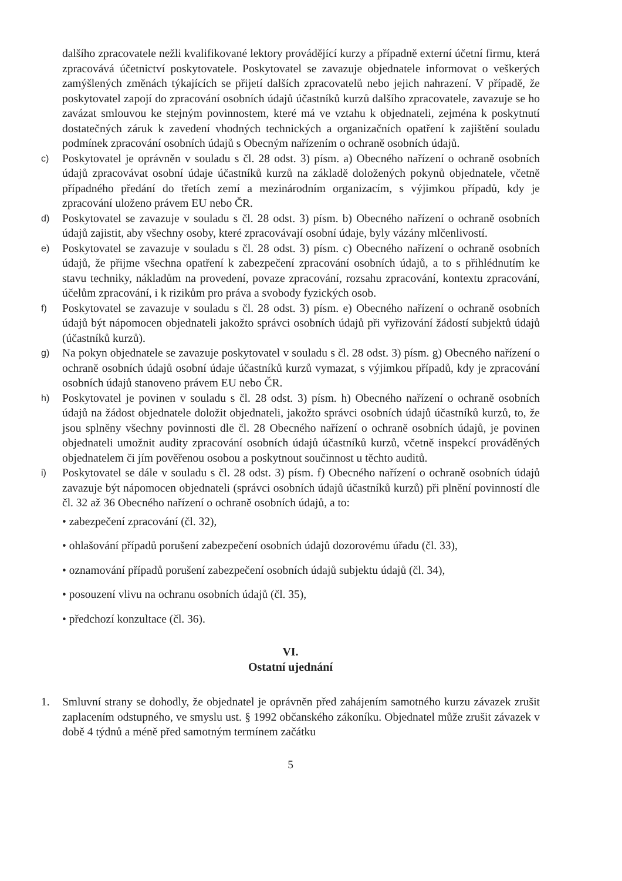dalšího zpracovatele nežli kvalifikované lektory provádějící kurzy a případně externí účetní firmu, která zpracovává účetnictví poskytovatele. Poskytovatel se zavazuje objednatele informovat o veškerých zamýšlených změnách týkajících se přijetí dalších zpracovatelů nebo jejich nahrazení. V případě, že poskytovatel zapojí do zpracování osobních údajů účastníků kurzů dalšího zpracovatele, zavazuje se ho zavázat smlouvou ke stejným povinnostem, které má ve vztahu k objednateli, zejména k poskytnutí dostatečných záruk k zavedení vhodných technických a organizačních opatření k zajištění souladu podmínek zpracování osobních údajů s Obecným nařízením o ochraně osobních údajů.
c)
Poskytovatel je oprávněn v souladu s čl. 28 odst. 3) písm. a) Obecného nařízení o ochraně osobních údajů zpracovávat osobní údaje účastníků kurzů na základě doložených pokynů objednatele, včetně případného předání do třetích zemí a mezinárodním organizacím, s výjimkou případů, kdy je zpracování uloženo právem EU nebo ČR.
d)
Poskytovatel se zavazuje v souladu s čl. 28 odst. 3) písm. b) Obecného nařízení o ochraně osobních údajů zajistit, aby všechny osoby, které zpracovávají osobní údaje, byly vázány mlčenlivostí.
e)
Poskytovatel se zavazuje v souladu s čl. 28 odst. 3) písm. c) Obecného nařízení o ochraně osobních údajů, že přijme všechna opatření k zabezpečení zpracování osobních údajů, a to s přihlédnutím ke stavu techniky, nákladům na provedení, povaze zpracování, rozsahu zpracování, kontextu zpracování, účelům zpracování, i k rizikům pro práva a svobody fyzických osob.
f)
Poskytovatel se zavazuje v souladu s čl. 28 odst. 3) písm. e) Obecného nařízení o ochraně osobních údajů být nápomocen objednateli jakožto správci osobních údajů při vyřizování žádostí subjektů údajů (účastníků kurzů).
g)
Na pokyn objednatele se zavazuje poskytovatel v souladu s čl. 28 odst. 3) písm. g) Obecného nařízení o ochraně osobních údajů osobní údaje účastníků kurzů vymazat, s výjimkou případů, kdy je zpracování osobních údajů stanoveno právem EU nebo ČR.
h)
Poskytovatel je povinen v souladu s čl. 28 odst. 3) písm. h) Obecného nařízení o ochraně osobních údajů na žádost objednatele doložit objednateli, jakožto správci osobních údajů účastníků kurzů, to, že jsou splněny všechny povinnosti dle čl. 28 Obecného nařízení o ochraně osobních údajů, je povinen objednateli umožnit audity zpracování osobních údajů účastníků kurzů, včetně inspekcí prováděných objednatelem či jím pověřenou osobou a poskytnout součinnost u těchto auditů.
i)
Poskytovatel se dále v souladu s čl. 28 odst. 3) písm. f) Obecného nařízení o ochraně osobních údajů zavazuje být nápomocen objednateli (správci osobních údajů účastníků kurzů) při plnění povinností dle čl. 32 až 36 Obecného nařízení o ochraně osobních údajů, a to:
• zabezpečení zpracování (čl. 32),
• ohlašování případů porušení zabezpečení osobních údajů dozorovému úřadu (čl. 33),
• oznamování případů porušení zabezpečení osobních údajů subjektu údajů (čl. 34),
• posouzení vlivu na ochranu osobních údajů (čl. 35),
• předchozí konzultace (čl. 36).
VI.
Ostatní ujednání
1. Smluvní strany se dohodly, že objednatel je oprávněn před zahájením samotného kurzu závazek zrušit zaplacením odstupného, ve smyslu ust. § 1992 občanského zákoníku. Objednatel může zrušit závazek v době 4 týdnů a méně před samotným termínem začátku
5